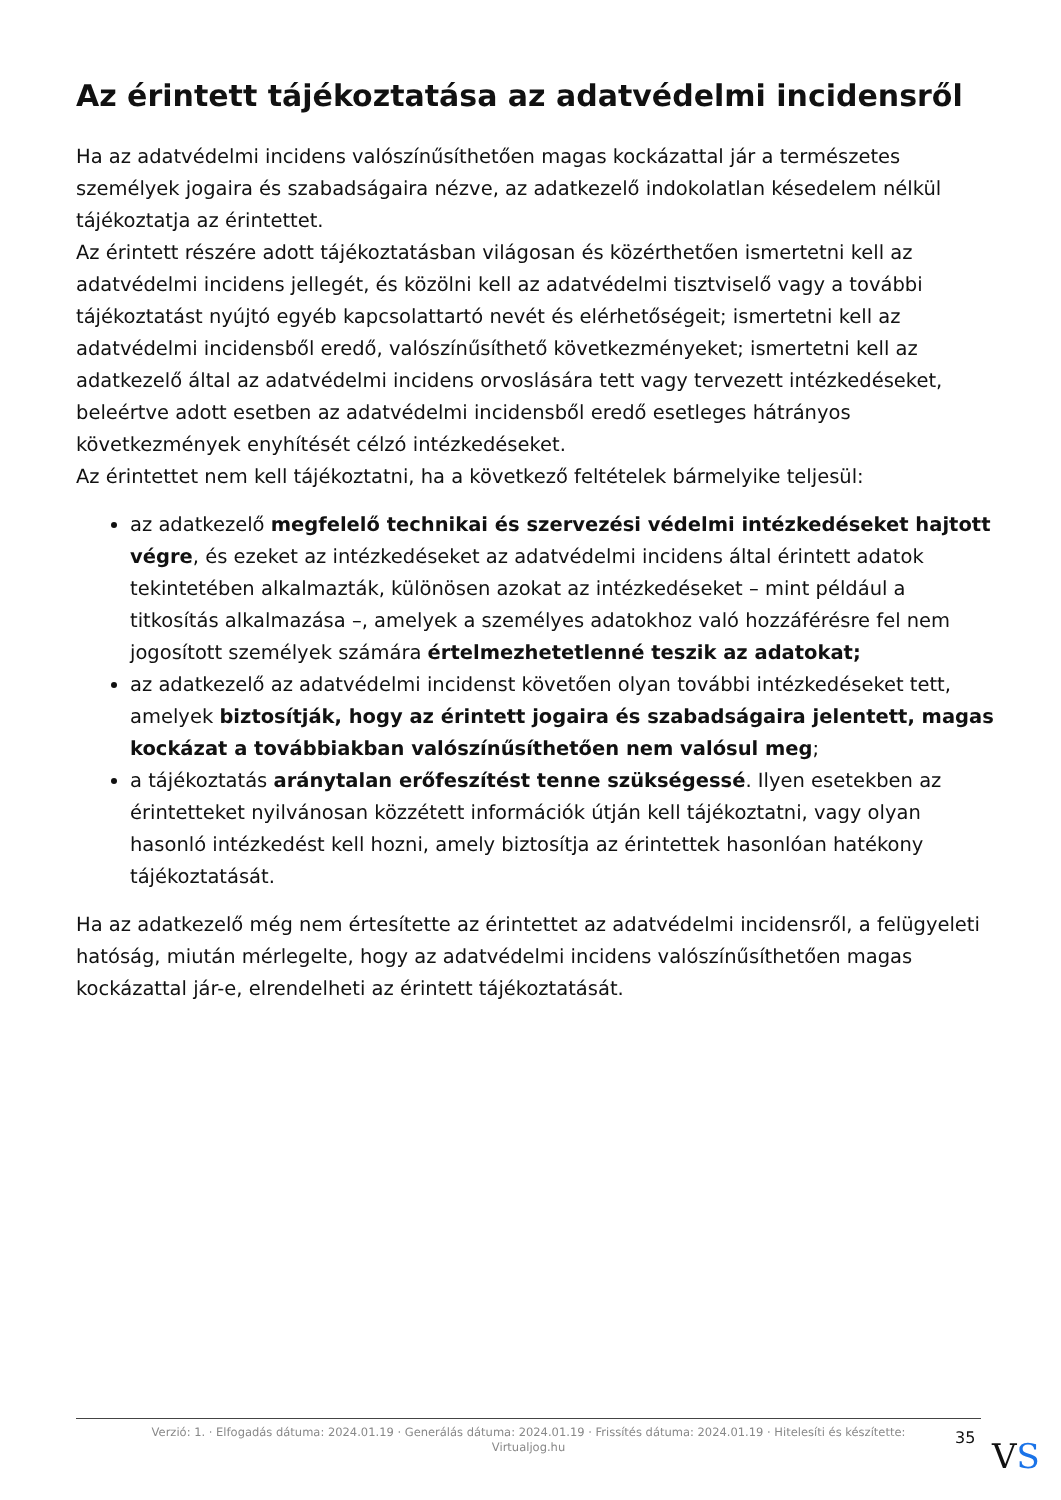Az érintett tájékoztatása az adatvédelmi incidensről
Ha az adatvédelmi incidens valószínűsíthetően magas kockázattal jár a természetes személyek jogaira és szabadságaira nézve, az adatkezelő indokolatlan késedelem nélkül tájékoztatja az érintettet.
Az érintett részére adott tájékoztatásban világosan és közérthetően ismertetni kell az adatvédelmi incidens jellegét, és közölni kell az adatvédelmi tisztviselő vagy a további tájékoztatást nyújtó egyéb kapcsolattartó nevét és elérhetőségeit; ismertetni kell az adatvédelmi incidensből eredő, valószínűsíthető következményeket; ismertetni kell az adatkezelő által az adatvédelmi incidens orvoslására tett vagy tervezett intézkedéseket, beleértve adott esetben az adatvédelmi incidensből eredő esetleges hátrányos következmények enyhítését célzó intézkedéseket.
Az érintettet nem kell tájékoztatni, ha a következő feltételek bármelyike teljesül:
az adatkezelő megfelelő technikai és szervezési védelmi intézkedéseket hajtott végre, és ezeket az intézkedéseket az adatvédelmi incidens által érintett adatok tekintetében alkalmazták, különösen azokat az intézkedéseket – mint például a titkosítás alkalmazása –, amelyek a személyes adatokhoz való hozzáférésre fel nem jogosított személyek számára értelmezhetetlenné teszik az adatokat;
az adatkezelő az adatvédelmi incidenst követően olyan további intézkedéseket tett, amelyek biztosítják, hogy az érintett jogaira és szabadságaira jelentett, magas kockázat a továbbiakban valószínűsíthetően nem valósul meg;
a tájékoztatás aránytalan erőfeszítést tenne szükségessé. Ilyen esetekben az érintetteket nyilvánosan közzétett információk útján kell tájékoztatni, vagy olyan hasonló intézkedést kell hozni, amely biztosítja az érintettek hasonlóan hatékony tájékoztatását.
Ha az adatkezelő még nem értesítette az érintettet az adatvédelmi incidensről, a felügyeleti hatóság, miután mérlegelte, hogy az adatvédelmi incidens valószínűsíthetően magas kockázattal jár-e, elrendelheti az érintett tájékoztatását.
Verzió: 1. · Elfogadás dátuma: 2024.01.19 · Generálás dátuma: 2024.01.19 · Frissítés dátuma: 2024.01.19 · Hitelesíti és készítette:
Virtualjog.hu
35 VS